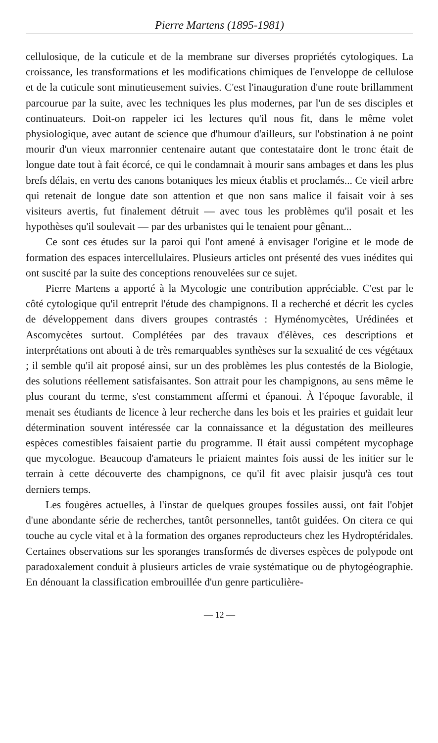Pierre Martens (1895-1981)
cellulosique, de la cuticule et de la membrane sur diverses propriétés cytologiques. La croissance, les transformations et les modifications chimiques de l'enveloppe de cellulose et de la cuticule sont minutieusement suivies. C'est l'inauguration d'une route brillamment parcourue par la suite, avec les techniques les plus modernes, par l'un de ses disciples et continuateurs. Doit-on rappeler ici les lectures qu'il nous fit, dans le même volet physiologique, avec autant de science que d'humour d'ailleurs, sur l'obstination à ne point mourir d'un vieux marronnier centenaire autant que contestataire dont le tronc était de longue date tout à fait écorcé, ce qui le condamnait à mourir sans ambages et dans les plus brefs délais, en vertu des canons botaniques les mieux établis et proclamés... Ce vieil arbre qui retenait de longue date son attention et que non sans malice il faisait voir à ses visiteurs avertis, fut finalement détruit — avec tous les problèmes qu'il posait et les hypothèses qu'il soulevait — par des urbanistes qui le tenaient pour gênant...
Ce sont ces études sur la paroi qui l'ont amené à envisager l'origine et le mode de formation des espaces intercellulaires. Plusieurs articles ont présenté des vues inédites qui ont suscité par la suite des conceptions renouvelées sur ce sujet.
Pierre Martens a apporté à la Mycologie une contribution appréciable. C'est par le côté cytologique qu'il entreprit l'étude des champignons. Il a recherché et décrit les cycles de développement dans divers groupes contrastés : Hyménomycètes, Urédinées et Ascomycètes surtout. Complétées par des travaux d'élèves, ces descriptions et interprétations ont abouti à de très remarquables synthèses sur la sexualité de ces végétaux ; il semble qu'il ait proposé ainsi, sur un des problèmes les plus contestés de la Biologie, des solutions réellement satisfaisantes. Son attrait pour les champignons, au sens même le plus courant du terme, s'est constamment affermi et épanoui. À l'époque favorable, il menait ses étudiants de licence à leur recherche dans les bois et les prairies et guidait leur détermination souvent intéressée car la connaissance et la dégustation des meilleures espèces comestibles faisaient partie du programme. Il était aussi compétent mycophage que mycologue. Beaucoup d'amateurs le priaient maintes fois aussi de les initier sur le terrain à cette découverte des champignons, ce qu'il fit avec plaisir jusqu'à ces tout derniers temps.
Les fougères actuelles, à l'instar de quelques groupes fossiles aussi, ont fait l'objet d'une abondante série de recherches, tantôt personnelles, tantôt guidées. On citera ce qui touche au cycle vital et à la formation des organes reproducteurs chez les Hydroptéridales. Certaines observations sur les sporanges transformés de diverses espèces de polypode ont paradoxalement conduit à plusieurs articles de vraie systématique ou de phytogéographie. En dénouant la classification embrouillée d'un genre particulière-
— 12 —